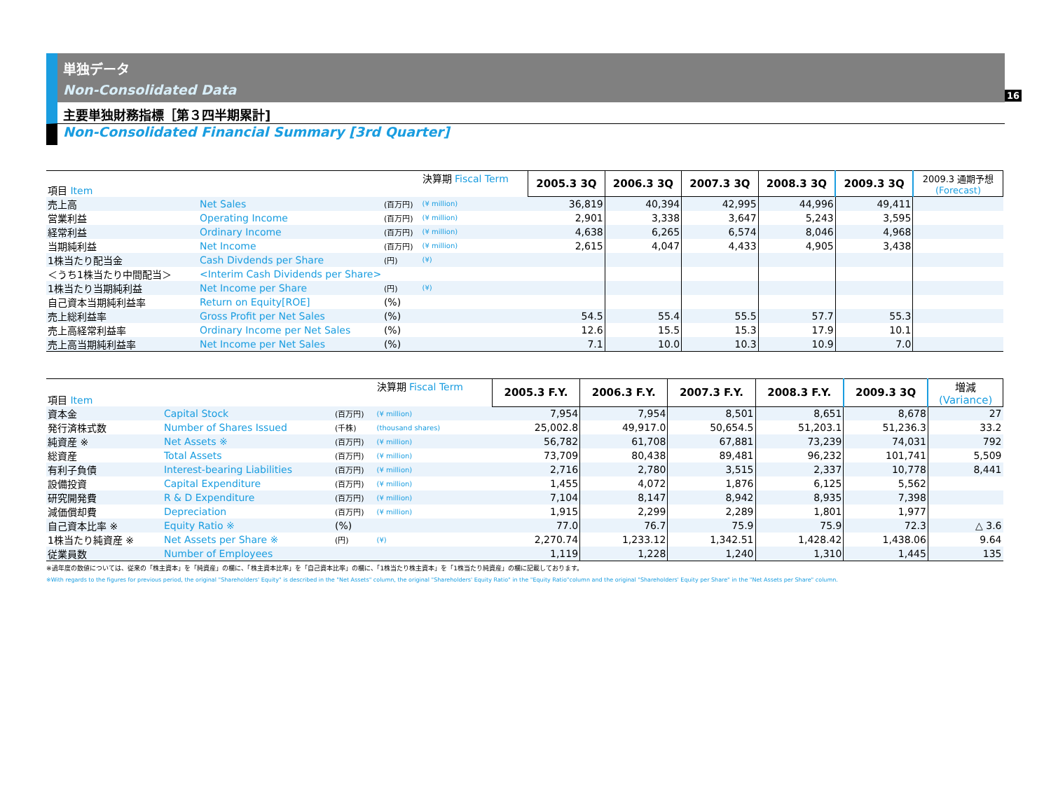16
単独データ
Non-Consolidated Data
主要単独財務指標［第３四半期累計]
Non-Consolidated Financial Summary [3rd Quarter]
| 項目 Item | | | 決算期 Fiscal Term | 2005.3 3Q | 2006.3 3Q | 2007.3 3Q | 2008.3 3Q | 2009.3 3Q | 2009.3 通期予想 (Forecast) |
| 売上高 | Net Sales | (百万円) | (¥ million) | 36,819 | 40,394 | 42,995 | 44,996 | 49,411 | |
| 営業利益 | Operating Income | (百万円) | (¥ million) | 2,901 | 3,338 | 3,647 | 5,243 | 3,595 | |
| 経常利益 | Ordinary Income | (百万円) | (¥ million) | 4,638 | 6,265 | 6,574 | 8,046 | 4,968 | |
| 当期純利益 | Net Income | (百万円) | (¥ million) | 2,615 | 4,047 | 4,433 | 4,905 | 3,438 | |
| 1株当たり配当金 | Cash Divdends per Share | (円) | (¥) | | | | | | |
| ＜うち1株当たり中間配当＞ | <Interim Cash Dividends per Share> | | | | | | | | |
| 1株当たり当期純利益 | Net Income per Share | (円) | (¥) | | | | | | |
| 自己資本当期純利益率 | Return on Equity[ROE] | (%) | | | | | | | |
| 売上総利益率 | Gross Profit per Net Sales | (%) | | 54.5 | 55.4 | 55.5 | 57.7 | 55.3 | |
| 売上高経常利益率 | Ordinary Income per Net Sales | (%) | | 12.6 | 15.5 | 15.3 | 17.9 | 10.1 | |
| 売上高当期純利益率 | Net Income per Net Sales | (%) | | 7.1 | 10.0 | 10.3 | 10.9 | 7.0 | |
| 項目 Item | | | 決算期 Fiscal Term | 2005.3 F.Y. | 2006.3 F.Y. | 2007.3 F.Y. | 2008.3 F.Y. | 2009.3 3Q | 増減 (Variance) |
| 資本金 | Capital Stock | (百万円) | (¥ million) | 7,954 | 7,954 | 8,501 | 8,651 | 8,678 | 27 |
| 発行済株式数 | Number of Shares Issued | (千株) | (thousand shares) | 25,002.8 | 49,917.0 | 50,654.5 | 51,203.1 | 51,236.3 | 33.2 |
| 純資産 ※ | Net Assets ※ | (百万円) | (¥ million) | 56,782 | 61,708 | 67,881 | 73,239 | 74,031 | 792 |
| 総資産 | Total Assets | (百万円) | (¥ million) | 73,709 | 80,438 | 89,481 | 96,232 | 101,741 | 5,509 |
| 有利子負債 | Interest-bearing Liabilities | (百万円) | (¥ million) | 2,716 | 2,780 | 3,515 | 2,337 | 10,778 | 8,441 |
| 設備投資 | Capital Expenditure | (百万円) | (¥ million) | 1,455 | 4,072 | 1,876 | 6,125 | 5,562 | |
| 研究開発費 | R & D Expenditure | (百万円) | (¥ million) | 7,104 | 8,147 | 8,942 | 8,935 | 7,398 | |
| 減価償却費 | Depreciation | (百万円) | (¥ million) | 1,915 | 2,299 | 2,289 | 1,801 | 1,977 | |
| 自己資本比率 ※ | Equity Ratio ※ | (%) | | 77.0 | 76.7 | 75.9 | 75.9 | 72.3 | △ 3.6 |
| 1株当たり純資産 ※ | Net Assets per Share ※ | (円) | (¥) | 2,270.74 | 1,233.12 | 1,342.51 | 1,428.42 | 1,438.06 | 9.64 |
| 従業員数 | Number of Employees | | | 1,119 | 1,228 | 1,240 | 1,310 | 1,445 | 135 |
※過年度の数値については、従来の「株主資本」を「純資産」の欄に、「株主資本比率」を「自己資本比率」の欄に、「1株当たり株主資本」を「1株当たり純資産」の欄に記載しております。
※With regards to the figures for previous period, the original "Shareholders' Equity" is described in the "Net Assets" column, the original "Shareholders' Equity Ratio" in the "Equity Ratio"column and the original "Shareholders' Equity per Share" in the "Net Assets per Share" column.